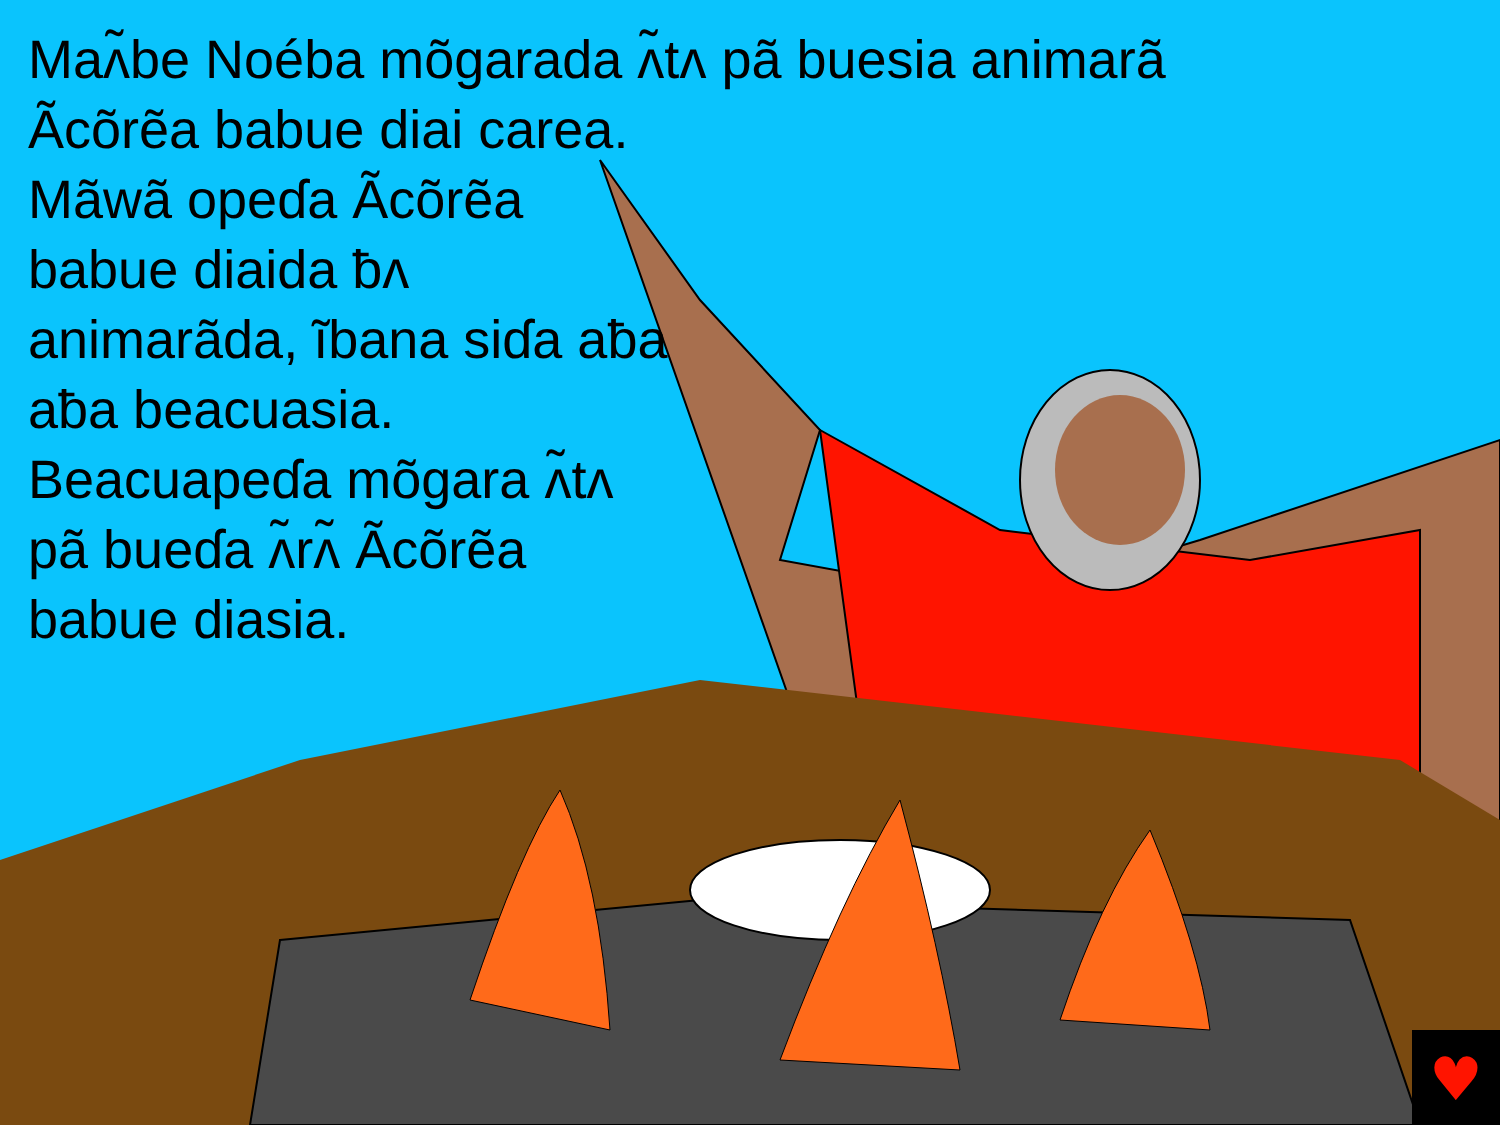♥
Maʌ̃be Noéba mõgarada ʌ̃tʌ pã buesia animarã
Ãcõrẽa babue diai carea. Mãwã opeɗa Ãcõrẽa babue diaida ƀʌ animarãda, ĩbana siɗa aƀa aƀa beacuasia. Beacuapeɗa mõgara ʌ̃tʌ pã bueɗa ʌ̃rʌ̃ Ãcõrẽa babue diasia.